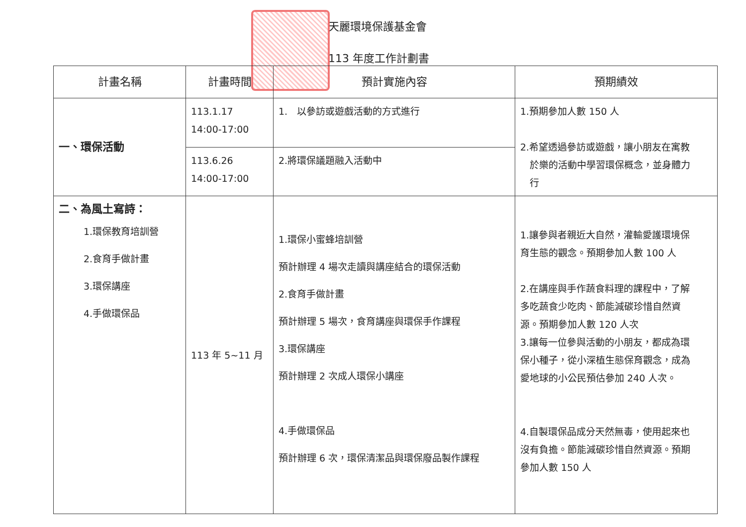天麗環境保護基金會
113 年度工作計劃書
| 計畫名稱 | 計畫時間 | 預計實施內容 | 預期績效 |
| --- | --- | --- | --- |
| 一、環保活動 | 113.1.17 14:00-17:00 | 1. 以參訪或遊戲活動的方式進行 | 1.預期參加人數 150 人 2.希望透過參訪或遊戲，讓小朋友在寓教 於樂的活動中學習環保概念，並身體力 行 |
| | 113.6.26 14:00-17:00 | 2.將環保議題融入活動中 | |
| 二、為風土寫詩： 1.環保教育培訓營 2.食育手做計畫 3.環保講座 4.手做環保品 | 113 年 5~11 月 | 1.環保小蜜蜂培訓營 預計辦理 4 場次走讀與講座結合的環保活動 2.食育手做計畫 預計辦理 5 場次，食育講座與環保手作課程 3.環保講座 預計辦理 2 次成人環保小講座 4.手做環保品 預計辦理 6 次，環保清潔品與環保廢品製作課程 | 1.讓參與者親近大自然，灌輸愛護環境保 育生態的觀念。預期參加人數 100 人 2.在講座與手作蔬食料理的課程中，了解 多吃蔬食少吃肉、節能減碳珍惜自然資 源。預期參加人數 120 人次 3.讓每一位參與活動的小朋友，都成為環 保小種子，從小深植生態保育觀念，成為 愛地球的小公民預估參加 240 人次。 4.自製環保品成分天然無毒，使用起來也 沒有負擔。節能減碳珍惜自然資源。預期 參加人數 150 人 |